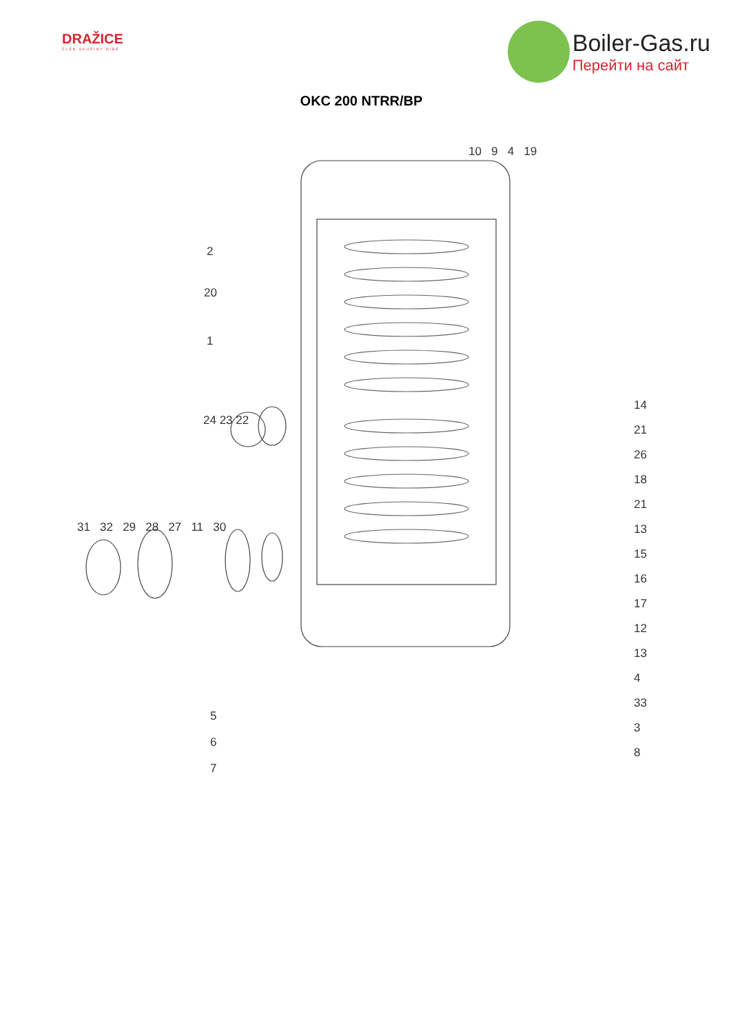DRAŽICE
ČLEN SKUPINY NIBE
Boiler-Gas.ru
Перейти на сайт
OKC 200 NTRR/BP
10 9 4 19
2
20
1
24 23 22
31 32 29 28 27 11 30
14
21
26
18
21
13
15
16
17
12
13
4
33
3
8
5
6
7